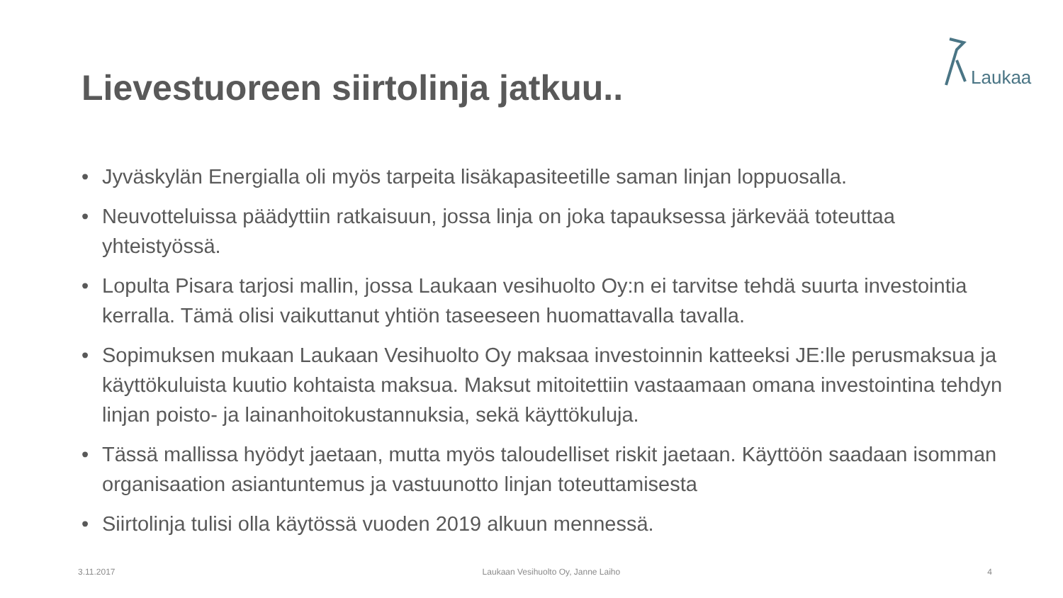Lievestuoreen siirtolinja jatkuu..
Laukaa
• Jyväskylän Energialla oli myös tarpeita lisäkapasiteetille saman linjan loppuosalla.
• Neuvotteluissa päädyttiin ratkaisuun, jossa linja on joka tapauksessa järkevää toteuttaa yhteistyössä.
• Lopulta Pisara tarjosi mallin, jossa Laukaan vesihuolto Oy:n ei tarvitse tehdä suurta investointia kerralla. Tämä olisi vaikuttanut yhtiön taseeseen huomattavalla tavalla.
• Sopimuksen mukaan Laukaan Vesihuolto Oy maksaa investoinnin katteeksi JE:lle perusmaksua ja käyttökuluista kuutio kohtaista maksua. Maksut mitoitettiin vastaamaan omana investointina tehdyn linjan poisto- ja lainanhoitokustannuksia, sekä käyttökuluja.
• Tässä mallissa hyödyt jaetaan, mutta myös taloudelliset riskit jaetaan. Käyttöön saadaan isomman organisaation asiantuntemus ja vastuunotto linjan toteuttamisesta
• Siirtolinja tulisi olla käytössä vuoden 2019 alkuun mennessä.
3.11.2017 Laukaan Vesihuolto Oy, Janne Laiho
4